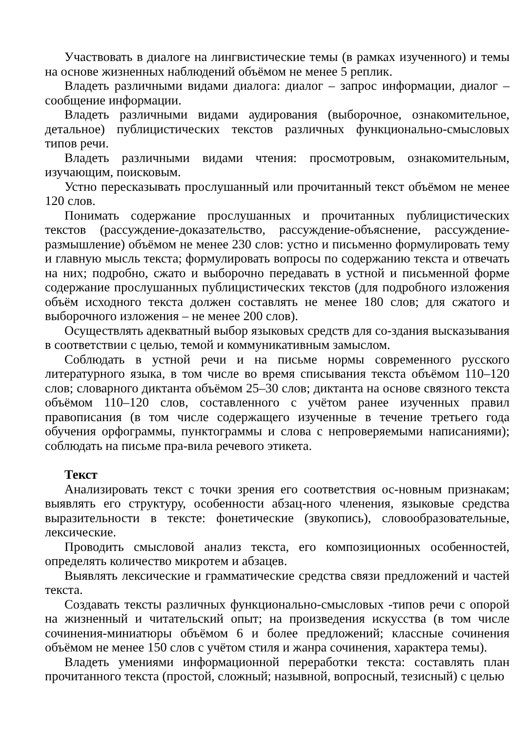Участвовать в диалоге на лингвистические темы (в рамках изученного) и темы на основе жизненных наблюдений объёмом не менее 5 реплик.
Владеть различными видами диалога: диалог – запрос информации, диалог – сообщение информации.
Владеть различными видами аудирования (выборочное, ознакомительное, детальное) публицистических текстов различных функционально-смысловых типов речи.
Владеть различными видами чтения: просмотровым, ознакомительным, изучающим, поисковым.
Устно пересказывать прослушанный или прочитанный текст объёмом не менее 120 слов.
Понимать содержание прослушанных и прочитанных публицистических текстов (рассуждение-доказательство, рассуждение-объяснение, рассуждение-размышление) объёмом не менее 230 слов: устно и письменно формулировать тему и главную мысль текста; формулировать вопросы по содержанию текста и отвечать на них; подробно, сжато и выборочно передавать в устной и письменной форме содержание прослушанных публицистических текстов (для подробного изложения объём исходного текста должен составлять не менее 180 слов; для сжатого и выборочного изложения – не менее 200 слов).
Осуществлять адекватный выбор языковых средств для со-здания высказывания в соответствии с целью, темой и коммуникативным замыслом.
Соблюдать в устной речи и на письме нормы современного русского литературного языка, в том числе во время списывания текста объёмом 110–120 слов; словарного диктанта объёмом 25–30 слов; диктанта на основе связного текста объёмом 110–120 слов, составленного с учётом ранее изученных правил правописания (в том числе содержащего изученные в течение третьего года обучения орфограммы, пунктограммы и слова с непроверяемыми написаниями); соблюдать на письме пра-вила речевого этикета.
Текст
Анализировать текст с точки зрения его соответствия ос-новным признакам; выявлять его структуру, особенности абзац-ного членения, языковые средства выразительности в тексте: фонетические (звукопись), словообразовательные, лексические.
Проводить смысловой анализ текста, его композиционных особенностей, определять количество микротем и абзацев.
Выявлять лексические и грамматические средства связи предложений и частей текста.
Создавать тексты различных функционально-смысловых -типов речи с опорой на жизненный и читательский опыт; на произведения искусства (в том числе сочинения-миниатюры объёмом 6 и более предложений; классные сочинения объёмом не менее 150 слов с учётом стиля и жанра сочинения, характера темы).
Владеть умениями информационной переработки текста: составлять план прочитанного текста (простой, сложный; назывной, вопросный, тезисный) с целью